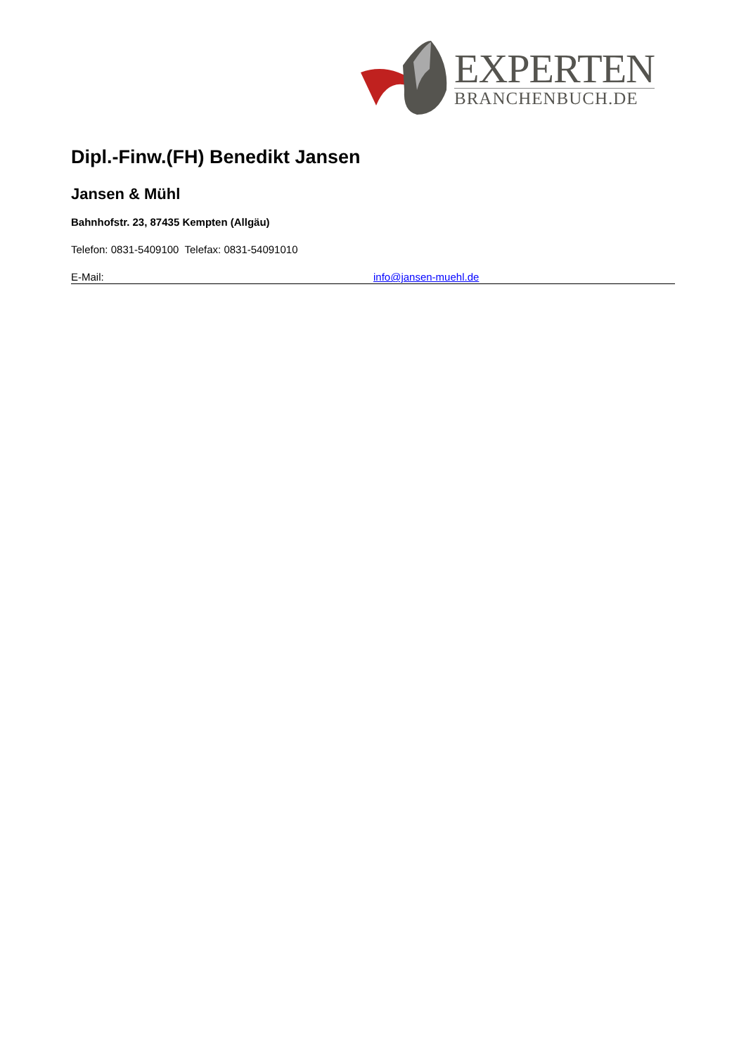EXPERTEN
BRANCHENBUCH.DE
Dipl.-Finw.(FH) Benedikt Jansen
Jansen & Mühl
Bahnhofstr. 23, 87435 Kempten (Allgäu)
Telefon: 0831-5409100 Telefax: 0831-54091010
E-Mail: info@jansen-muehl.de